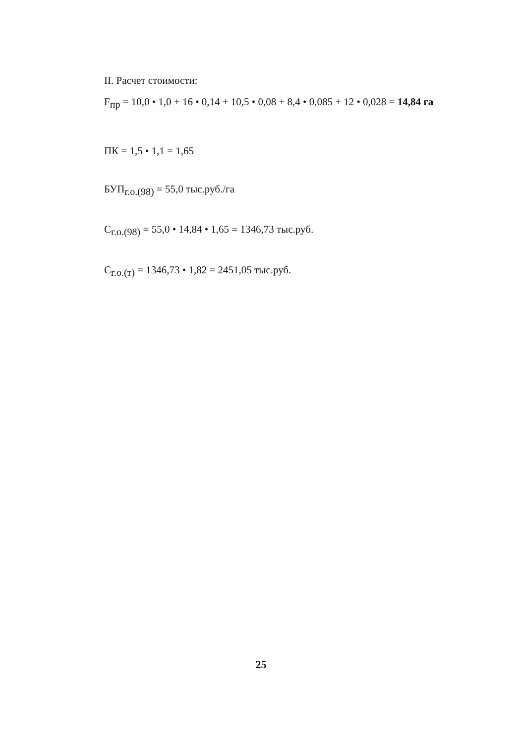II. Расчет стоимости:
F<sub>пр</sub> = 10,0 • 1,0 + 16 • 0,14 + 10,5 • 0,08 + 8,4 • 0,085 + 12 • 0,028 = 14,84 га
ПК = 1,5 • 1,1 = 1,65
БУП<sub>г.о.(98)</sub> = 55,0 тыс.руб./га
С<sub>г.о.(98)</sub> = 55,0 • 14,84 • 1,65 = 1346,73 тыс.руб.
С<sub>г.о.(т)</sub> = 1346,73 • 1,82 = 2451,05 тыс.руб.
25